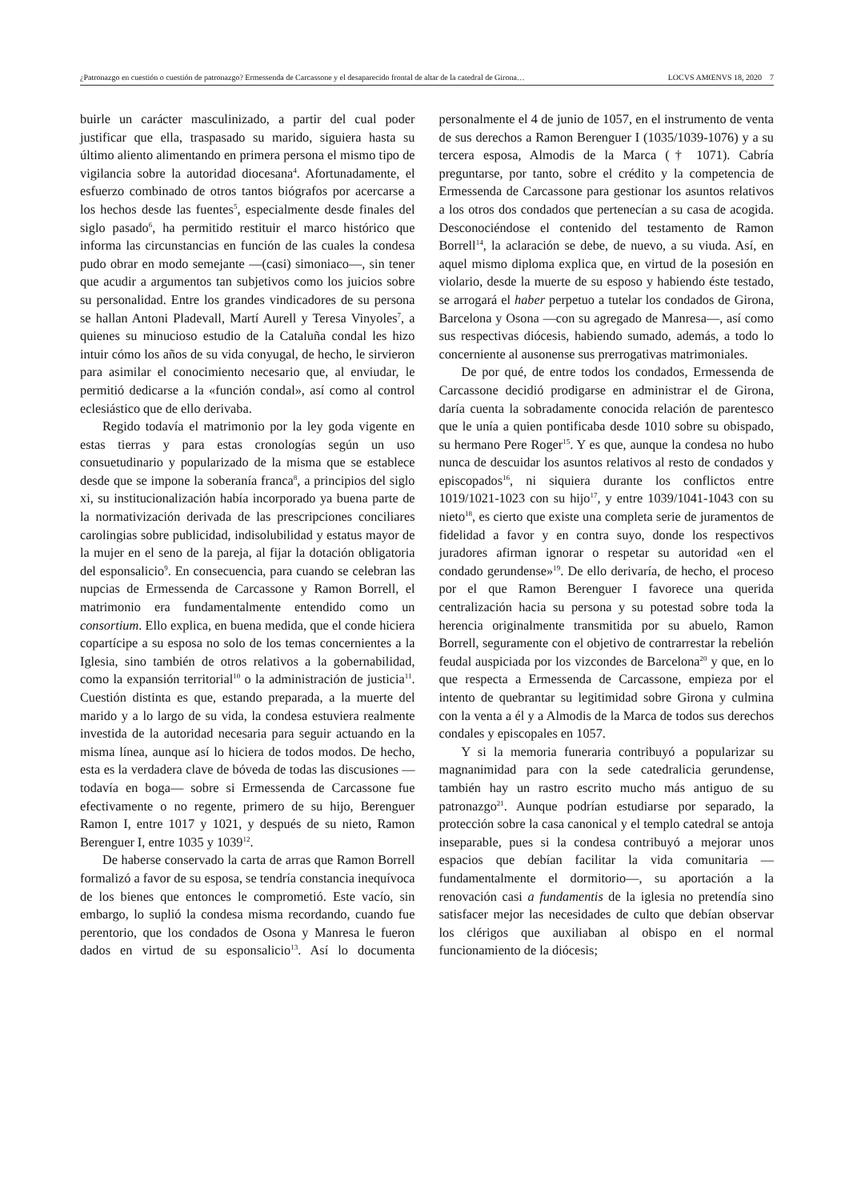¿Patronazgo en cuestión o cuestión de patronazgo? Ermessenda de Carcassone y el desaparecido frontal de altar de la catedral de Girona… LOCVS AMŒNVS 18, 2020 7
buirle un carácter masculinizado, a partir del cual poder justificar que ella, traspasado su marido, siguiera hasta su último aliento alimentando en primera persona el mismo tipo de vigilancia sobre la autoridad diocesana<sup>4</sup>. Afortunadamente, el esfuerzo combinado de otros tantos biógrafos por acercarse a los hechos desde las fuentes<sup>5</sup>, especialmente desde finales del siglo pasado<sup>6</sup>, ha permitido restituir el marco histórico que informa las circunstancias en función de las cuales la condesa pudo obrar en modo semejante —(casi) simoniaco—, sin tener que acudir a argumentos tan subjetivos como los juicios sobre su personalidad. Entre los grandes vindicadores de su persona se hallan Antoni Pladevall, Martí Aurell y Teresa Vinyoles<sup>7</sup>, a quienes su minucioso estudio de la Cataluña condal les hizo intuir cómo los años de su vida conyugal, de hecho, le sirvieron para asimilar el conocimiento necesario que, al enviudar, le permitió dedicarse a la «función condal», así como al control eclesiástico que de ello derivaba.
Regido todavía el matrimonio por la ley goda vigente en estas tierras y para estas cronologías según un uso consuetudinario y popularizado de la misma que se establece desde que se impone la soberanía franca<sup>8</sup>, a principios del siglo xi, su institucionalización había incorporado ya buena parte de la normativización derivada de las prescripciones conciliares carolingias sobre publicidad, indisolubilidad y estatus mayor de la mujer en el seno de la pareja, al fijar la dotación obligatoria del esponsalicio<sup>9</sup>. En consecuencia, para cuando se celebran las nupcias de Ermessenda de Carcassone y Ramon Borrell, el matrimonio era fundamentalmente entendido como un consortium. Ello explica, en buena medida, que el conde hiciera copartícipe a su esposa no solo de los temas concernientes a la Iglesia, sino también de otros relativos a la gobernabilidad, como la expansión territorial<sup>10</sup> o la administración de justicia<sup>11</sup>. Cuestión distinta es que, estando preparada, a la muerte del marido y a lo largo de su vida, la condesa estuviera realmente investida de la autoridad necesaria para seguir actuando en la misma línea, aunque así lo hiciera de todos modos. De hecho, esta es la verdadera clave de bóveda de todas las discusiones —todavía en boga— sobre si Ermessenda de Carcassone fue efectivamente o no regente, primero de su hijo, Berenguer Ramon I, entre 1017 y 1021, y después de su nieto, Ramon Berenguer I, entre 1035 y 1039<sup>12</sup>.
De haberse conservado la carta de arras que Ramon Borrell formalizó a favor de su esposa, se tendría constancia inequívoca de los bienes que entonces le comprometió. Este vacío, sin embargo, lo suplió la condesa misma recordando, cuando fue perentorio, que los condados de Osona y Manresa le fueron dados en virtud de su esponsalicio<sup>13</sup>. Así lo documenta personalmente el 4 de junio de 1057, en el instrumento de venta de sus derechos a Ramon Berenguer I (1035/1039-1076) y a su tercera esposa, Almodis de la Marca († 1071). Cabría preguntarse, por tanto, sobre el crédito y la competencia de Ermessenda de Carcassone para gestionar los asuntos relativos a los otros dos condados que pertenecían a su casa de acogida. Desconociéndose el contenido del testamento de Ramon Borrell<sup>14</sup>, la aclaración se debe, de nuevo, a su viuda. Así, en aquel mismo diploma explica que, en virtud de la posesión en violario, desde la muerte de su esposo y habiendo éste testado, se arrogará el haber perpetuo a tutelar los condados de Girona, Barcelona y Osona —con su agregado de Manresa—, así como sus respectivas diócesis, habiendo sumado, además, a todo lo concerniente al ausonense sus prerrogativas matrimoniales.
De por qué, de entre todos los condados, Ermessenda de Carcassone decidió prodigarse en administrar el de Girona, daría cuenta la sobradamente conocida relación de parentesco que le unía a quien pontificaba desde 1010 sobre su obispado, su hermano Pere Roger<sup>15</sup>. Y es que, aunque la condesa no hubo nunca de descuidar los asuntos relativos al resto de condados y episcopados<sup>16</sup>, ni siquiera durante los conflictos entre 1019/1021-1023 con su hijo<sup>17</sup>, y entre 1039/1041-1043 con su nieto<sup>18</sup>, es cierto que existe una completa serie de juramentos de fidelidad a favor y en contra suyo, donde los respectivos juradores afirman ignorar o respetar su autoridad «en el condado gerundense»<sup>19</sup>. De ello derivaría, de hecho, el proceso por el que Ramon Berenguer I favorece una querida centralización hacia su persona y su potestad sobre toda la herencia originalmente transmitida por su abuelo, Ramon Borrell, seguramente con el objetivo de contrarrestar la rebelión feudal auspiciada por los vizcondes de Barcelona<sup>20</sup> y que, en lo que respecta a Ermessenda de Carcassone, empieza por el intento de quebrantar su legitimidad sobre Girona y culmina con la venta a él y a Almodis de la Marca de todos sus derechos condales y episcopales en 1057.
Y si la memoria funeraria contribuyó a popularizar su magnanimidad para con la sede catedralicia gerundense, también hay un rastro escrito mucho más antiguo de su patronazgo<sup>21</sup>. Aunque podrían estudiarse por separado, la protección sobre la casa canonical y el templo catedral se antoja inseparable, pues si la condesa contribuyó a mejorar unos espacios que debían facilitar la vida comunitaria —fundamentalmente el dormitorio—, su aportación a la renovación casi a fundamentis de la iglesia no pretendía sino satisfacer mejor las necesidades de culto que debían observar los clérigos que auxiliaban al obispo en el normal funcionamiento de la diócesis;